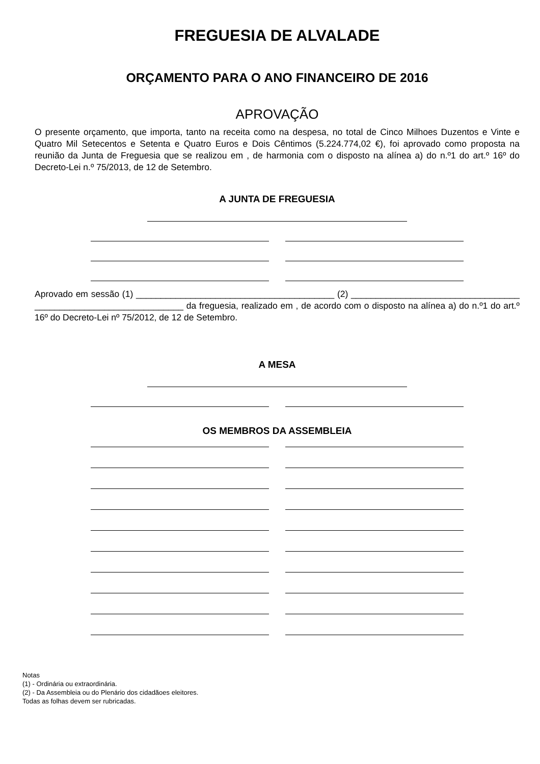FREGUESIA DE ALVALADE
ORÇAMENTO PARA O ANO FINANCEIRO DE 2016
APROVAÇÃO
O presente orçamento, que importa, tanto na receita como na despesa, no total de Cinco Milhoes Duzentos e Vinte e Quatro Mil Setecentos e Setenta e Quatro Euros e Dois Cêntimos (5.224.774,02 €), foi aprovado como proposta na reunião da Junta de Freguesia que se realizou em , de harmonia com o disposto na alínea a) do n.º1 do art.º 16º do Decreto-Lei n.º 75/2013, de 12 de Setembro.
A JUNTA DE FREGUESIA
Aprovado em sessão (1) ________________________________________ (2) __________________________________ ______________________________ da freguesia, realizado em , de acordo com o disposto na alínea a) do n.º1 do art.º 16º do Decreto-Lei nº 75/2012, de 12 de Setembro.
A MESA
OS MEMBROS DA ASSEMBLEIA
Notas
(1) - Ordinária ou extraordinária.
(2) - Da Assembleia ou do Plenário dos cidadãoes eleitores.
Todas as folhas devem ser rubricadas.